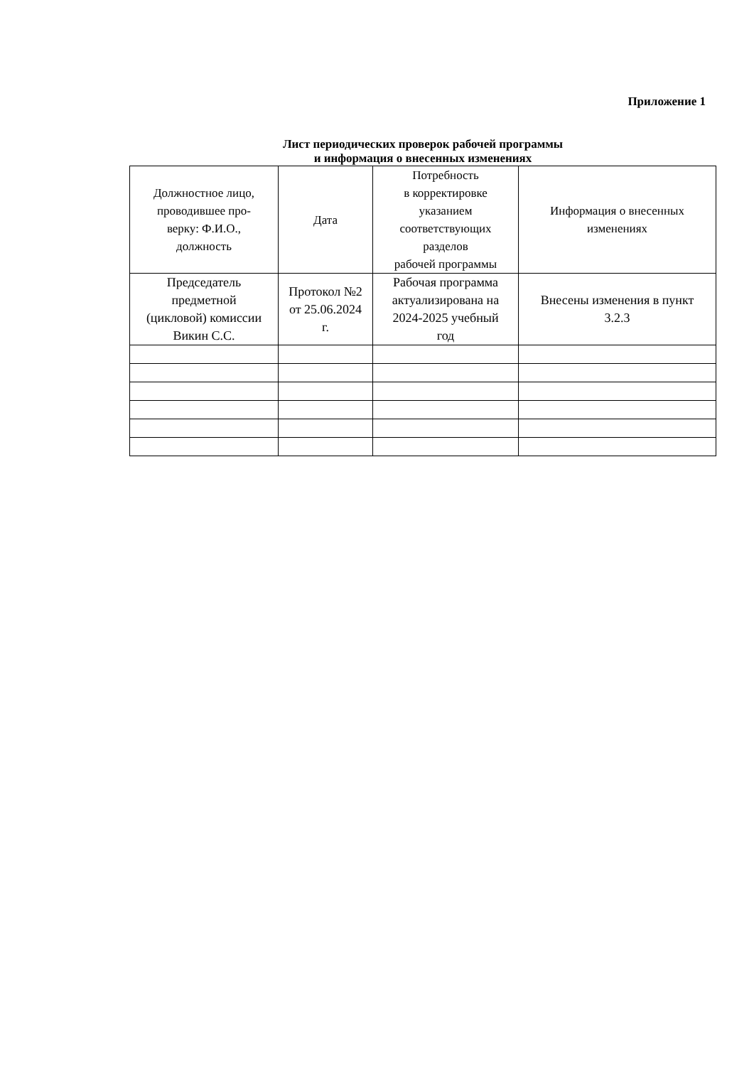Приложение 1
Лист периодических проверок рабочей программы
и информация о внесенных изменениях
| Должностное лицо, проводившее про- верку: Ф.И.О., должность | Дата | Потребность в корректировке указанием соответствующих разделов рабочей программы | Информация о внесенных изменениях |
| --- | --- | --- | --- |
| Председатель предметной (цикловой) комиссии Викин С.С. | Протокол №2 от 25.06.2024 г. | Рабочая программа актуализирована на 2024-2025 учебный год | Внесены изменения в пункт 3.2.3 |